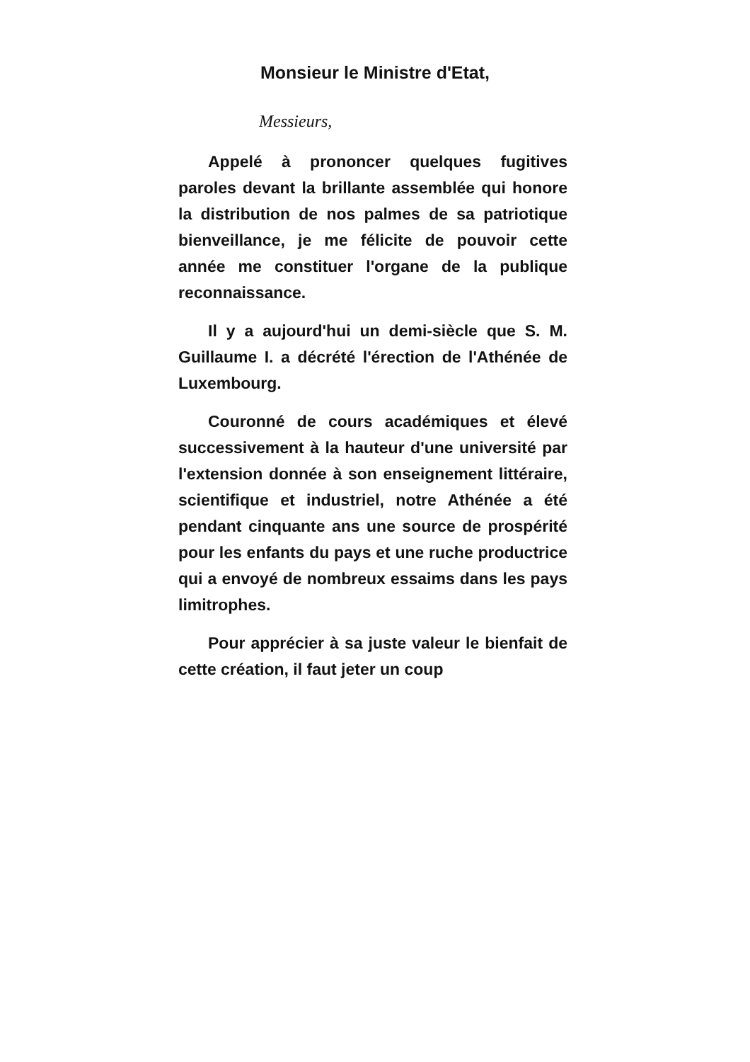Monsieur le Ministre d'Etat,
Messieurs,
Appelé à prononcer quelques fugitives paroles devant la brillante assemblée qui honore la distribution de nos palmes de sa patriotique bienveillance, je me félicite de pouvoir cette année me constituer l'organe de la publique reconnaissance.
Il y a aujourd'hui un demi-siècle que S. M. Guillaume I. a décrété l'érection de l'Athénée de Luxembourg.
Couronné de cours académiques et élevé successivement à la hauteur d'une université par l'extension donnée à son enseignement littéraire, scientifique et industriel, notre Athénée a été pendant cinquante ans une source de prospérité pour les enfants du pays et une ruche productrice qui a envoyé de nombreux essaims dans les pays limitrophes.
Pour apprécier à sa juste valeur le bienfait de cette création, il faut jeter un coup